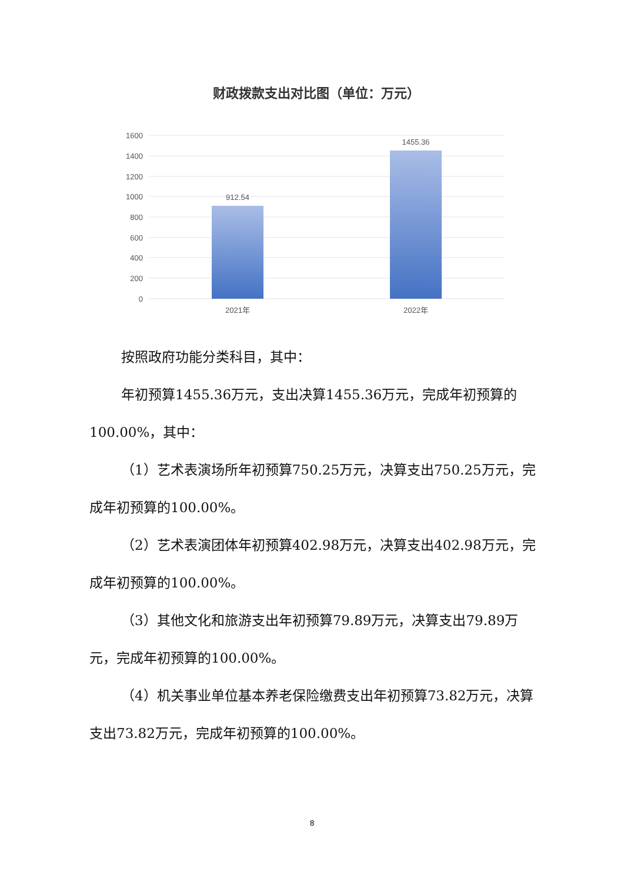财政拨款支出对比图（单位：万元）
1600
1400
1200
1000
800
600
400
200
0
912.54
1455.36
2021年
2022年
按照政府功能分类科目，其中：
年初预算1455.36万元，支出决算1455.36万元，完成年初预算的100.00%，其中：
（1）艺术表演场所年初预算750.25万元，决算支出750.25万元，完成年初预算的100.00%。
（2）艺术表演团体年初预算402.98万元，决算支出402.98万元，完成年初预算的100.00%。
（3）其他文化和旅游支出年初预算79.89万元，决算支出79.89万元，完成年初预算的100.00%。
（4）机关事业单位基本养老保险缴费支出年初预算73.82万元，决算支出73.82万元，完成年初预算的100.00%。
8